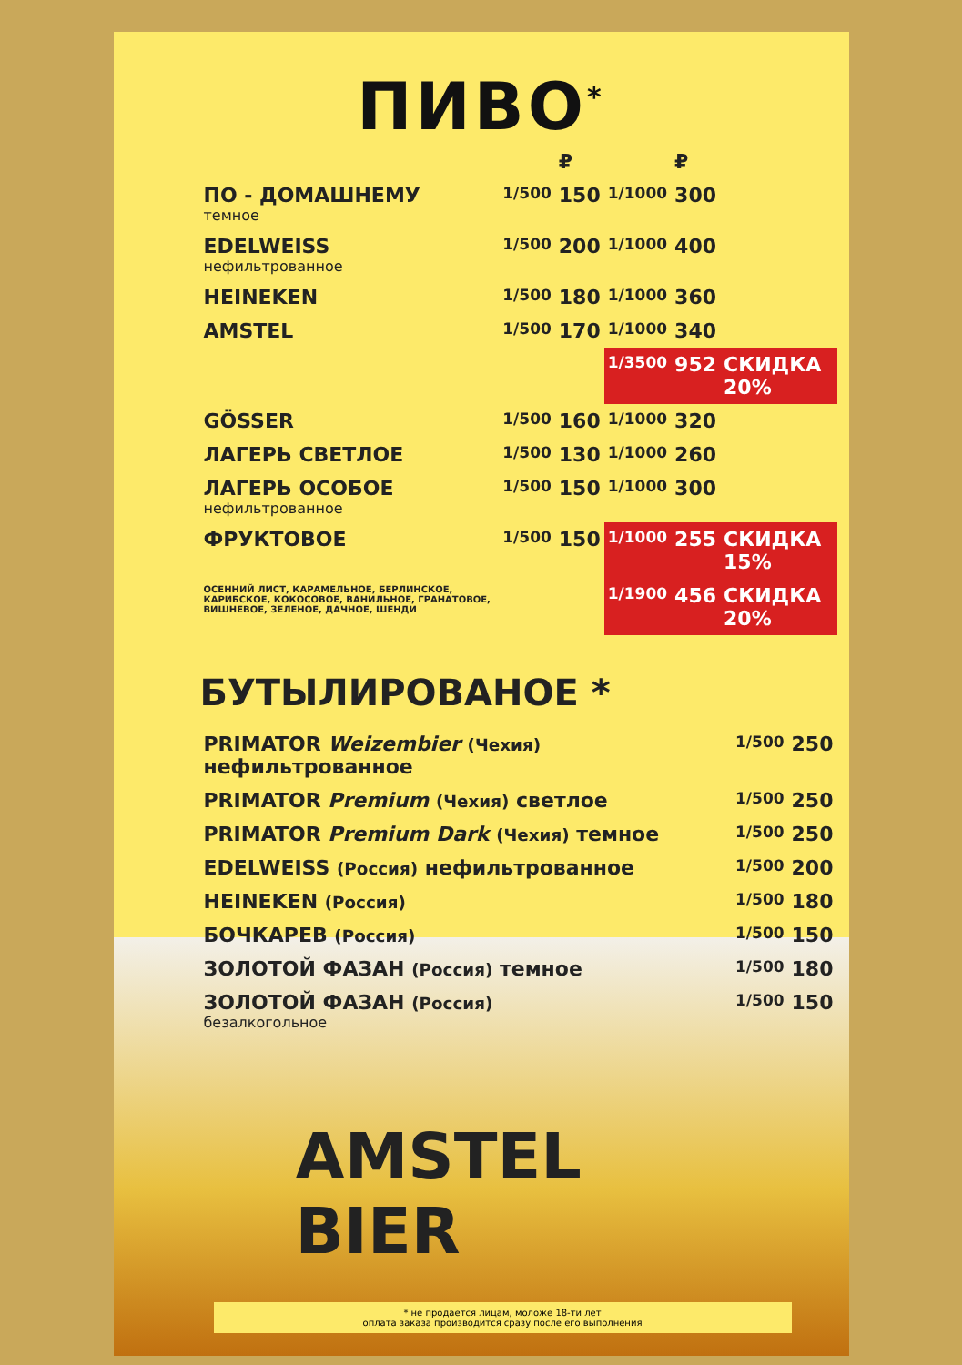AMSTEL
BIER
ПИВО<sup>*</sup>
| | | ₽ | | ₽ | |
| ПО - ДОМАШНЕМУ темное | 1/500 | 150 | 1/1000 | 300 | |
| EDELWEISS нефильтрованное | 1/500 | 200 | 1/1000 | 400 | |
| HEINEKEN | 1/500 | 180 | 1/1000 | 360 | |
| AMSTEL | 1/500 | 170 | 1/1000 | 340 | |
| | | | 1/3500 | 952 | СКИДКА 20% |
| GÖSSER | 1/500 | 160 | 1/1000 | 320 | |
| ЛАГЕРЬ СВЕТЛОЕ | 1/500 | 130 | 1/1000 | 260 | |
| ЛАГЕРЬ ОСОБОЕ нефильтрованное | 1/500 | 150 | 1/1000 | 300 | |
| ФРУКТОВОЕ | 1/500 | 150 | 1/1000 | 255 | СКИДКА 15% |
| ОСЕННИЙ ЛИСТ, КАРАМЕЛЬНОЕ, БЕРЛИНСКОЕ, КАРИБСКОЕ, КОКОСОВОЕ, ВАНИЛЬНОЕ, ГРАНАТОВОЕ, ВИШНЕВОЕ, ЗЕЛЕНОЕ, ДАЧНОЕ, ШЕНДИ | | | 1/1900 | 456 | СКИДКА 20% |
БУТЫЛИРОВАНОЕ *
| PRIMATOR Weizembier (Чехия) нефильтрованное | 1/500 | 250 |
| PRIMATOR Premium (Чехия) светлое | 1/500 | 250 |
| PRIMATOR Premium Dark (Чехия) темное | 1/500 | 250 |
| EDELWEISS (Россия) нефильтрованное | 1/500 | 200 |
| HEINEKEN (Россия) | 1/500 | 180 |
| БОЧКАРЕВ (Россия) | 1/500 | 150 |
| ЗОЛОТОЙ ФАЗАН (Россия) темное | 1/500 | 180 |
| ЗОЛОТОЙ ФАЗАН (Россия) безалкогольное | 1/500 | 150 |
* не продается лицам, моложе 18-ти лет
оплата заказа производится сразу после его выполнения